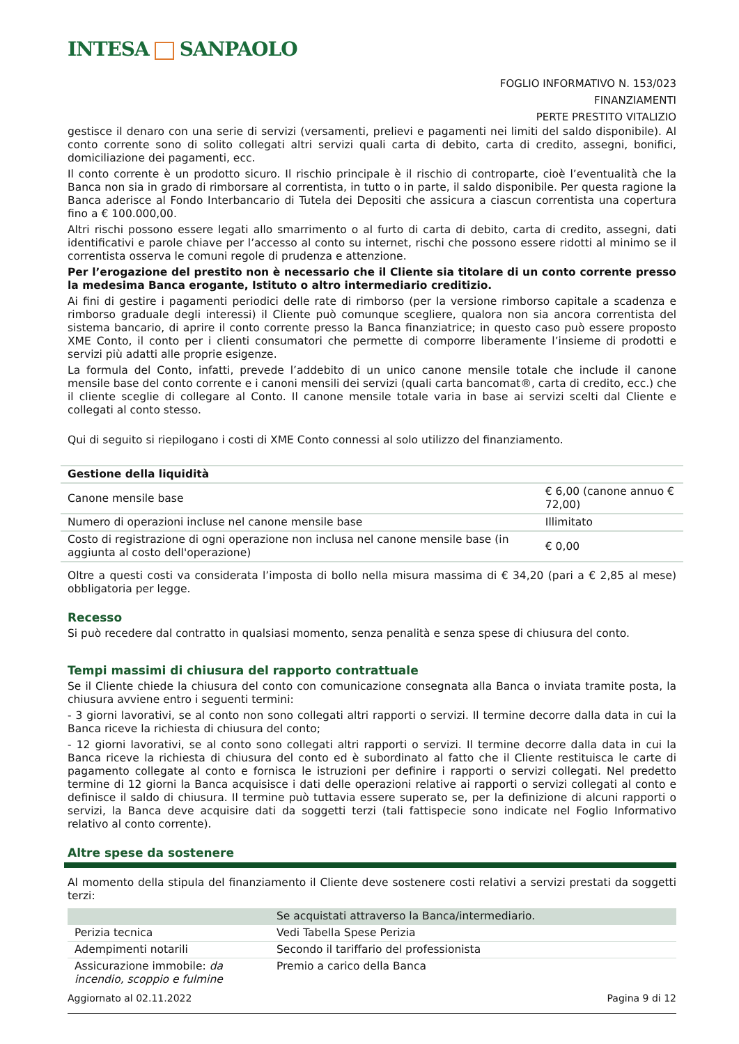INTESA SANPAOLO
FOGLIO INFORMATIVO N. 153/023
FINANZIAMENTI
PERTE PRESTITO VITALIZIO
gestisce il denaro con una serie di servizi (versamenti, prelievi e pagamenti nei limiti del saldo disponibile). Al conto corrente sono di solito collegati altri servizi quali carta di debito, carta di credito, assegni, bonifici, domiciliazione dei pagamenti, ecc.
Il conto corrente è un prodotto sicuro. Il rischio principale è il rischio di controparte, cioè l’eventualità che la Banca non sia in grado di rimborsare al correntista, in tutto o in parte, il saldo disponibile. Per questa ragione la Banca aderisce al Fondo Interbancario di Tutela dei Depositi che assicura a ciascun correntista una copertura fino a € 100.000,00.
Altri rischi possono essere legati allo smarrimento o al furto di carta di debito, carta di credito, assegni, dati identificativi e parole chiave per l’accesso al conto su internet, rischi che possono essere ridotti al minimo se il correntista osserva le comuni regole di prudenza e attenzione.
Per l’erogazione del prestito non è necessario che il Cliente sia titolare di un conto corrente presso la medesima Banca erogante, Istituto o altro intermediario creditizio.
Ai fini di gestire i pagamenti periodici delle rate di rimborso (per la versione rimborso capitale a scadenza e rimborso graduale degli interessi) il Cliente può comunque scegliere, qualora non sia ancora correntista del sistema bancario, di aprire il conto corrente presso la Banca finanziatrice; in questo caso può essere proposto XME Conto, il conto per i clienti consumatori che permette di comporre liberamente l’insieme di prodotti e servizi più adatti alle proprie esigenze.
La formula del Conto, infatti, prevede l’addebito di un unico canone mensile totale che include il canone mensile base del conto corrente e i canoni mensili dei servizi (quali carta bancomat®, carta di credito, ecc.) che il cliente sceglie di collegare al Conto. Il canone mensile totale varia in base ai servizi scelti dal Cliente e collegati al conto stesso.
Qui di seguito si riepilogano i costi di XME Conto connessi al solo utilizzo del finanziamento.
| Gestione della liquidità | |
| --- | --- |
| Canone mensile base | € 6,00 (canone annuo € 72,00) |
| Numero di operazioni incluse nel canone mensile base | Illimitato |
| Costo di registrazione di ogni operazione non inclusa nel canone mensile base (in aggiunta al costo dell'operazione) | € 0,00 |
Oltre a questi costi va considerata l’imposta di bollo nella misura massima di € 34,20 (pari a € 2,85 al mese) obbligatoria per legge.
Recesso
Si può recedere dal contratto in qualsiasi momento, senza penalità e senza spese di chiusura del conto.
Tempi massimi di chiusura del rapporto contrattuale
Se il Cliente chiede la chiusura del conto con comunicazione consegnata alla Banca o inviata tramite posta, la chiusura avviene entro i seguenti termini:
- 3 giorni lavorativi, se al conto non sono collegati altri rapporti o servizi. Il termine decorre dalla data in cui la Banca riceve la richiesta di chiusura del conto;
- 12 giorni lavorativi, se al conto sono collegati altri rapporti o servizi. Il termine decorre dalla data in cui la Banca riceve la richiesta di chiusura del conto ed è subordinato al fatto che il Cliente restituisca le carte di pagamento collegate al conto e fornisca le istruzioni per definire i rapporti o servizi collegati. Nel predetto termine di 12 giorni la Banca acquisisce i dati delle operazioni relative ai rapporti o servizi collegati al conto e definisce il saldo di chiusura. Il termine può tuttavia essere superato se, per la definizione di alcuni rapporti o servizi, la Banca deve acquisire dati da soggetti terzi (tali fattispecie sono indicate nel Foglio Informativo relativo al conto corrente).
Altre spese da sostenere
Al momento della stipula del finanziamento il Cliente deve sostenere costi relativi a servizi prestati da soggetti terzi:
| | Se acquistati attraverso la Banca/intermediario. |
| Perizia tecnica | Vedi Tabella Spese Perizia |
| Adempimenti notarili | Secondo il tariffario del professionista |
| Assicurazione immobile: da incendio, scoppio e fulmine | Premio a carico della Banca |
Aggiornato al 02.11.2022 Pagina 9 di 12